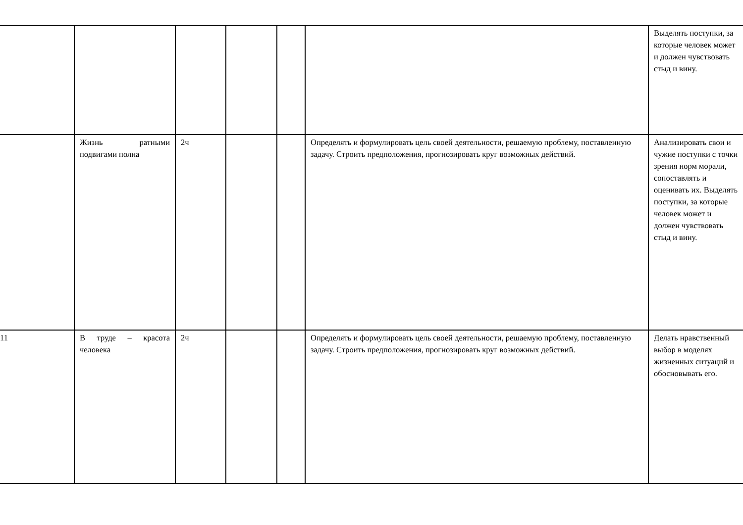| | | | | | | Выделять поступки, за которые человек может и должен чувствовать стыд и вину. |
| | Жизнь ратными подвигами полна | 2ч | | | Определять и формулировать цель своей деятельности, решаемую проблему, поставленную задачу. Строить предположения, прогнозировать круг возможных действий. | Анализировать свои и чужие поступки с точки зрения норм морали, сопоставлять и оценивать их. Выделять поступки, за которые человек может и должен чувствовать стыд и вину. |
| 11 | В труде – красота человека | 2ч | | | Определять и формулировать цель своей деятельности, решаемую проблему, поставленную задачу. Строить предположения, прогнозировать круг возможных действий. | Делать нравственный выбор в моделях жизненных ситуаций и обосновывать его. |